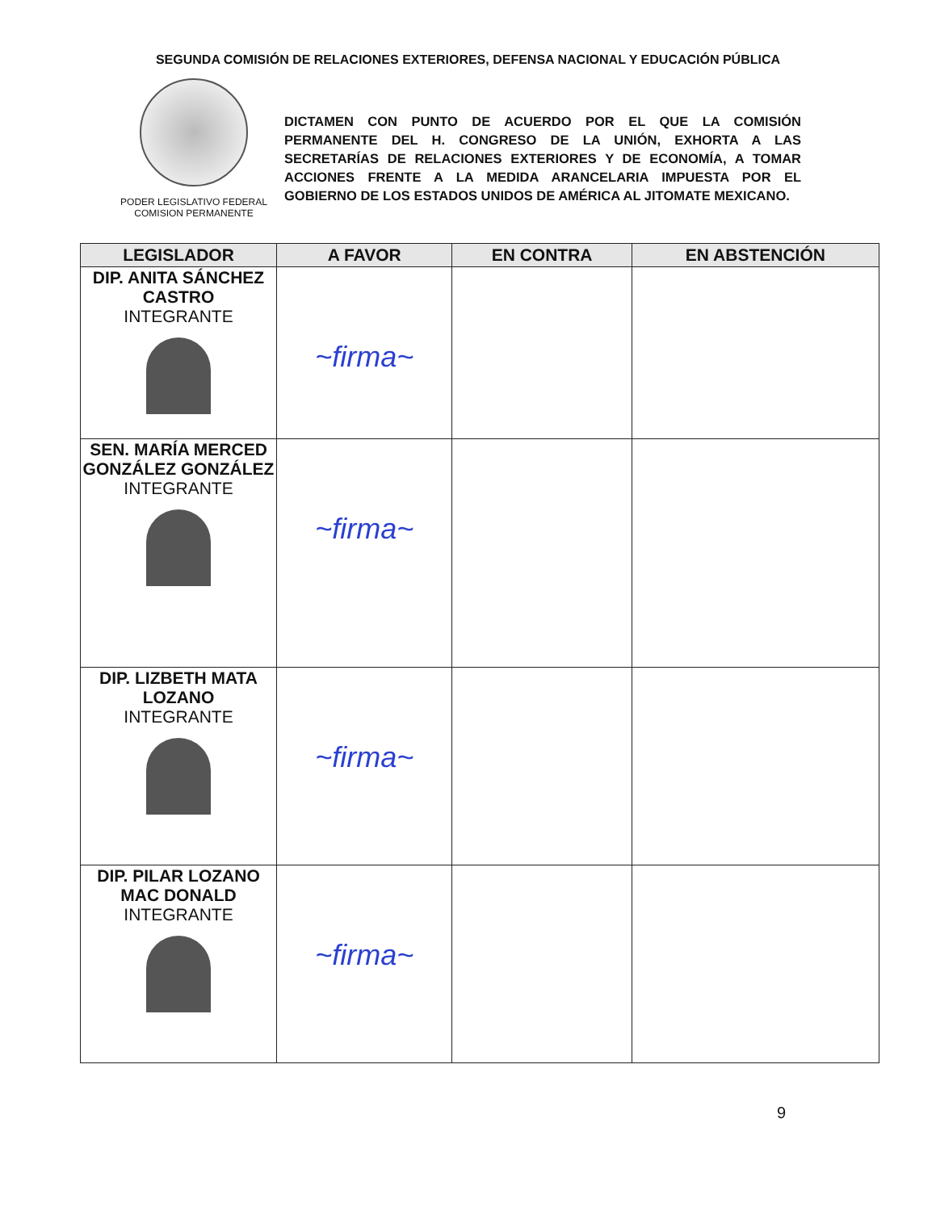SEGUNDA COMISIÓN DE RELACIONES EXTERIORES, DEFENSA NACIONAL Y EDUCACIÓN PÚBLICA
PODER LEGISLATIVO FEDERAL
COMISION PERMANENTE
DICTAMEN CON PUNTO DE ACUERDO POR EL QUE LA COMISIÓN PERMANENTE DEL H. CONGRESO DE LA UNIÓN, EXHORTA A LAS SECRETARÍAS DE RELACIONES EXTERIORES Y DE ECONOMÍA, A TOMAR ACCIONES FRENTE A LA MEDIDA ARANCELARIA IMPUESTA POR EL GOBIERNO DE LOS ESTADOS UNIDOS DE AMÉRICA AL JITOMATE MEXICANO.
| LEGISLADOR | A FAVOR | EN CONTRA | EN ABSTENCIÓN |
| --- | --- | --- | --- |
| DIP. ANITA SÁNCHEZ CASTRO INTEGRANTE | ~firma~ | | |
| SEN. MARÍA MERCED GONZÁLEZ GONZÁLEZ INTEGRANTE | ~firma~ | | |
| DIP. LIZBETH MATA LOZANO INTEGRANTE | ~firma~ | | |
| DIP. PILAR LOZANO MAC DONALD INTEGRANTE | ~firma~ | | |
9